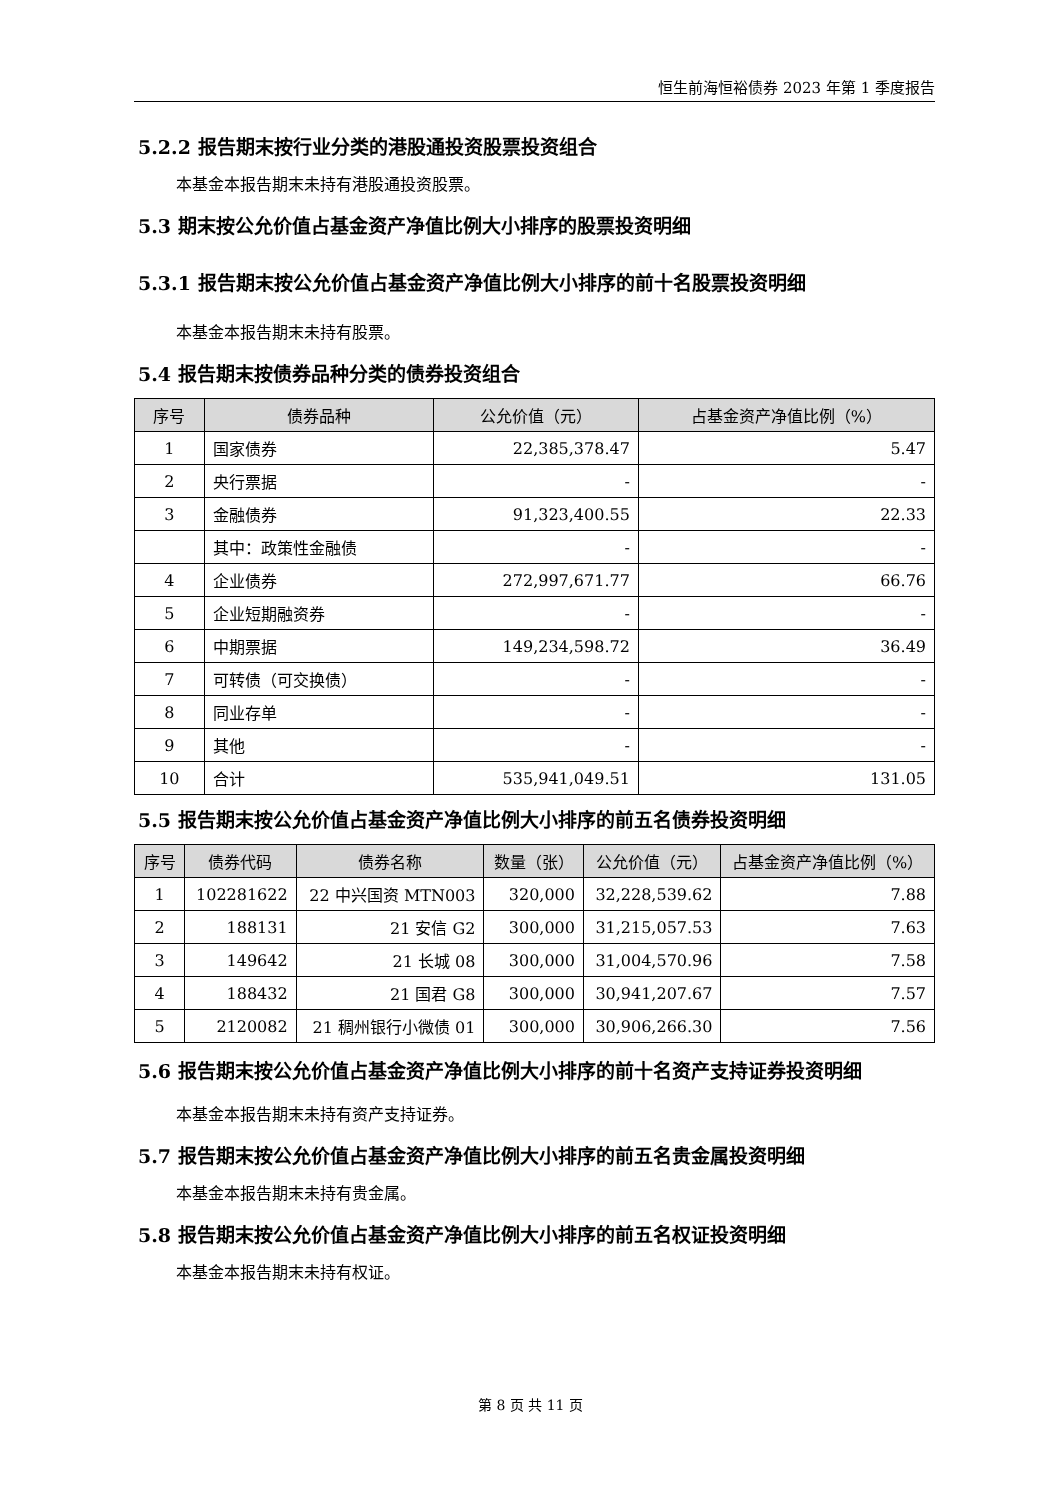恒生前海恒裕债券 2023 年第 1 季度报告
5.2.2 报告期末按行业分类的港股通投资股票投资组合
本基金本报告期末未持有港股通投资股票。
5.3 期末按公允价值占基金资产净值比例大小排序的股票投资明细
5.3.1 报告期末按公允价值占基金资产净值比例大小排序的前十名股票投资明细
本基金本报告期末未持有股票。
5.4 报告期末按债券品种分类的债券投资组合
| 序号 | 债券品种 | 公允价值（元） | 占基金资产净值比例（%） |
| --- | --- | --- | --- |
| 1 | 国家债券 | 22,385,378.47 | 5.47 |
| 2 | 央行票据 | - | - |
| 3 | 金融债券 | 91,323,400.55 | 22.33 |
| | 其中：政策性金融债 | - | - |
| 4 | 企业债券 | 272,997,671.77 | 66.76 |
| 5 | 企业短期融资券 | - | - |
| 6 | 中期票据 | 149,234,598.72 | 36.49 |
| 7 | 可转债（可交换债） | - | - |
| 8 | 同业存单 | - | - |
| 9 | 其他 | - | - |
| 10 | 合计 | 535,941,049.51 | 131.05 |
5.5 报告期末按公允价值占基金资产净值比例大小排序的前五名债券投资明细
| 序号 | 债券代码 | 债券名称 | 数量（张） | 公允价值（元） | 占基金资产净值比例（%） |
| --- | --- | --- | --- | --- | --- |
| 1 | 102281622 | 22 中兴国资 MTN003 | 320,000 | 32,228,539.62 | 7.88 |
| 2 | 188131 | 21 安信 G2 | 300,000 | 31,215,057.53 | 7.63 |
| 3 | 149642 | 21 长城 08 | 300,000 | 31,004,570.96 | 7.58 |
| 4 | 188432 | 21 国君 G8 | 300,000 | 30,941,207.67 | 7.57 |
| 5 | 2120082 | 21 稠州银行小微债 01 | 300,000 | 30,906,266.30 | 7.56 |
5.6 报告期末按公允价值占基金资产净值比例大小排序的前十名资产支持证券投资明细
本基金本报告期末未持有资产支持证券。
5.7 报告期末按公允价值占基金资产净值比例大小排序的前五名贵金属投资明细
本基金本报告期末未持有贵金属。
5.8 报告期末按公允价值占基金资产净值比例大小排序的前五名权证投资明细
本基金本报告期末未持有权证。
第 8 页 共 11 页